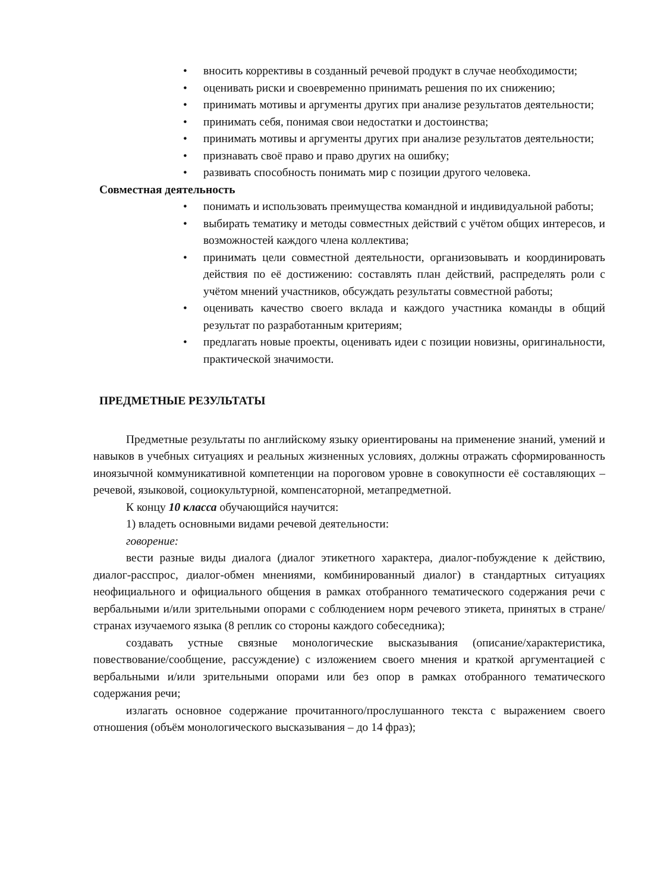• вносить коррективы в созданный речевой продукт в случае необходимости;
• оценивать риски и своевременно принимать решения по их снижению;
• принимать мотивы и аргументы других при анализе результатов деятельности;
• принимать себя, понимая свои недостатки и достоинства;
• принимать мотивы и аргументы других при анализе результатов деятельности;
• признавать своё право и право других на ошибку;
• развивать способность понимать мир с позиции другого человека.
Совместная деятельность
• понимать и использовать преимущества командной и индивидуальной работы;
• выбирать тематику и методы совместных действий с учётом общих интересов, и возможностей каждого члена коллектива;
• принимать цели совместной деятельности, организовывать и координировать действия по её достижению: составлять план действий, распределять роли с учётом мнений участников, обсуждать результаты совместной работы;
• оценивать качество своего вклада и каждого участника команды в общий результат по разработанным критериям;
• предлагать новые проекты, оценивать идеи с позиции новизны, оригинальности, практической значимости.
ПРЕДМЕТНЫЕ РЕЗУЛЬТАТЫ
Предметные результаты по английскому языку ориентированы на применение знаний, умений и навыков в учебных ситуациях и реальных жизненных условиях, должны отражать сформированность иноязычной коммуникативной компетенции на пороговом уровне в совокупности её составляющих – речевой, языковой, социокультурной, компенсаторной, метапредметной.
К концу 10 класса обучающийся научится:
1) владеть основными видами речевой деятельности:
говорение:
вести разные виды диалога (диалог этикетного характера, диалог-побуждение к действию, диалог-расспрос, диалог-обмен мнениями, комбинированный диалог) в стандартных ситуациях неофициального и официального общения в рамках отобранного тематического содержания речи с вербальными и/или зрительными опорами с соблюдением норм речевого этикета, принятых в стране/странах изучаемого языка (8 реплик со стороны каждого собеседника);
создавать устные связные монологические высказывания (описание/характеристика, повествование/сообщение, рассуждение) с изложением своего мнения и краткой аргументацией с вербальными и/или зрительными опорами или без опор в рамках отобранного тематического содержания речи;
излагать основное содержание прочитанного/прослушанного текста с выражением своего отношения (объём монологического высказывания – до 14 фраз);